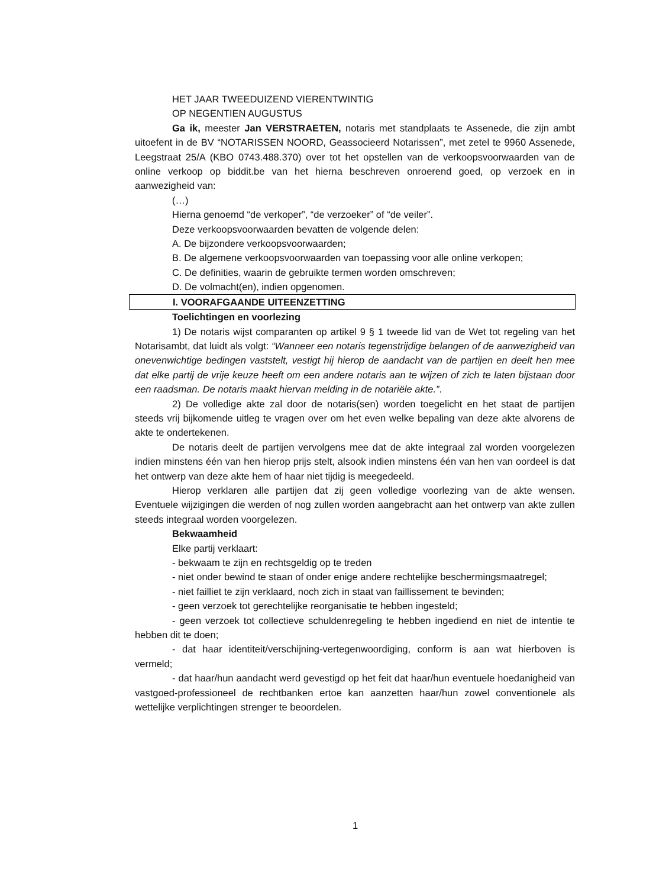HET JAAR TWEEDUIZEND VIERENTWINTIG
OP NEGENTIEN AUGUSTUS
Ga ik, meester Jan VERSTRAETEN, notaris met standplaats te Assenede, die zijn ambt uitoefent in de BV “NOTARISSEN NOORD, Geassocieerd Notarissen”, met zetel te 9960 Assenede, Leegstraat 25/A (KBO 0743.488.370) over tot het opstellen van de verkoopsvoorwaarden van de online verkoop op biddit.be van het hierna beschreven onroerend goed, op verzoek en in aanwezigheid van:
(…)
Hierna genoemd “de verkoper”, “de verzoeker” of “de veiler”.
Deze verkoopsvoorwaarden bevatten de volgende delen:
A. De bijzondere verkoopsvoorwaarden;
B. De algemene verkoopsvoorwaarden van toepassing voor alle online verkopen;
C. De definities, waarin de gebruikte termen worden omschreven;
D. De volmacht(en), indien opgenomen.
I. VOORAFGAANDE UITEENZETTING
Toelichtingen en voorlezing
1) De notaris wijst comparanten op artikel 9 § 1 tweede lid van de Wet tot regeling van het Notarisambt, dat luidt als volgt: “Wanneer een notaris tegenstrijdige belangen of de aanwezigheid van onevenwichtige bedingen vaststelt, vestigt hij hierop de aandacht van de partijen en deelt hen mee dat elke partij de vrije keuze heeft om een andere notaris aan te wijzen of zich te laten bijstaan door een raadsman. De notaris maakt hiervan melding in de notariële akte.”.
2) De volledige akte zal door de notaris(sen) worden toegelicht en het staat de partijen steeds vrij bijkomende uitleg te vragen over om het even welke bepaling van deze akte alvorens de akte te ondertekenen.
De notaris deelt de partijen vervolgens mee dat de akte integraal zal worden voorgelezen indien minstens één van hen hierop prijs stelt, alsook indien minstens één van hen van oordeel is dat het ontwerp van deze akte hem of haar niet tijdig is meegedeeld.
Hierop verklaren alle partijen dat zij geen volledige voorlezing van de akte wensen. Eventuele wijzigingen die werden of nog zullen worden aangebracht aan het ontwerp van akte zullen steeds integraal worden voorgelezen.
Bekwaamheid
Elke partij verklaart:
- bekwaam te zijn en rechtsgeldig op te treden
- niet onder bewind te staan of onder enige andere rechtelijke beschermingsmaatregel;
- niet failliet te zijn verklaard, noch zich in staat van faillissement te bevinden;
- geen verzoek tot gerechtelijke reorganisatie te hebben ingesteld;
- geen verzoek tot collectieve schuldenregeling te hebben ingediend en niet de intentie te hebben dit te doen;
- dat haar identiteit/verschijning-vertegenwoordiging, conform is aan wat hierboven is vermeld;
- dat haar/hun aandacht werd gevestigd op het feit dat haar/hun eventuele hoedanigheid van vastgoed-professioneel de rechtbanken ertoe kan aanzetten haar/hun zowel conventionele als wettelijke verplichtingen strenger te beoordelen.
1